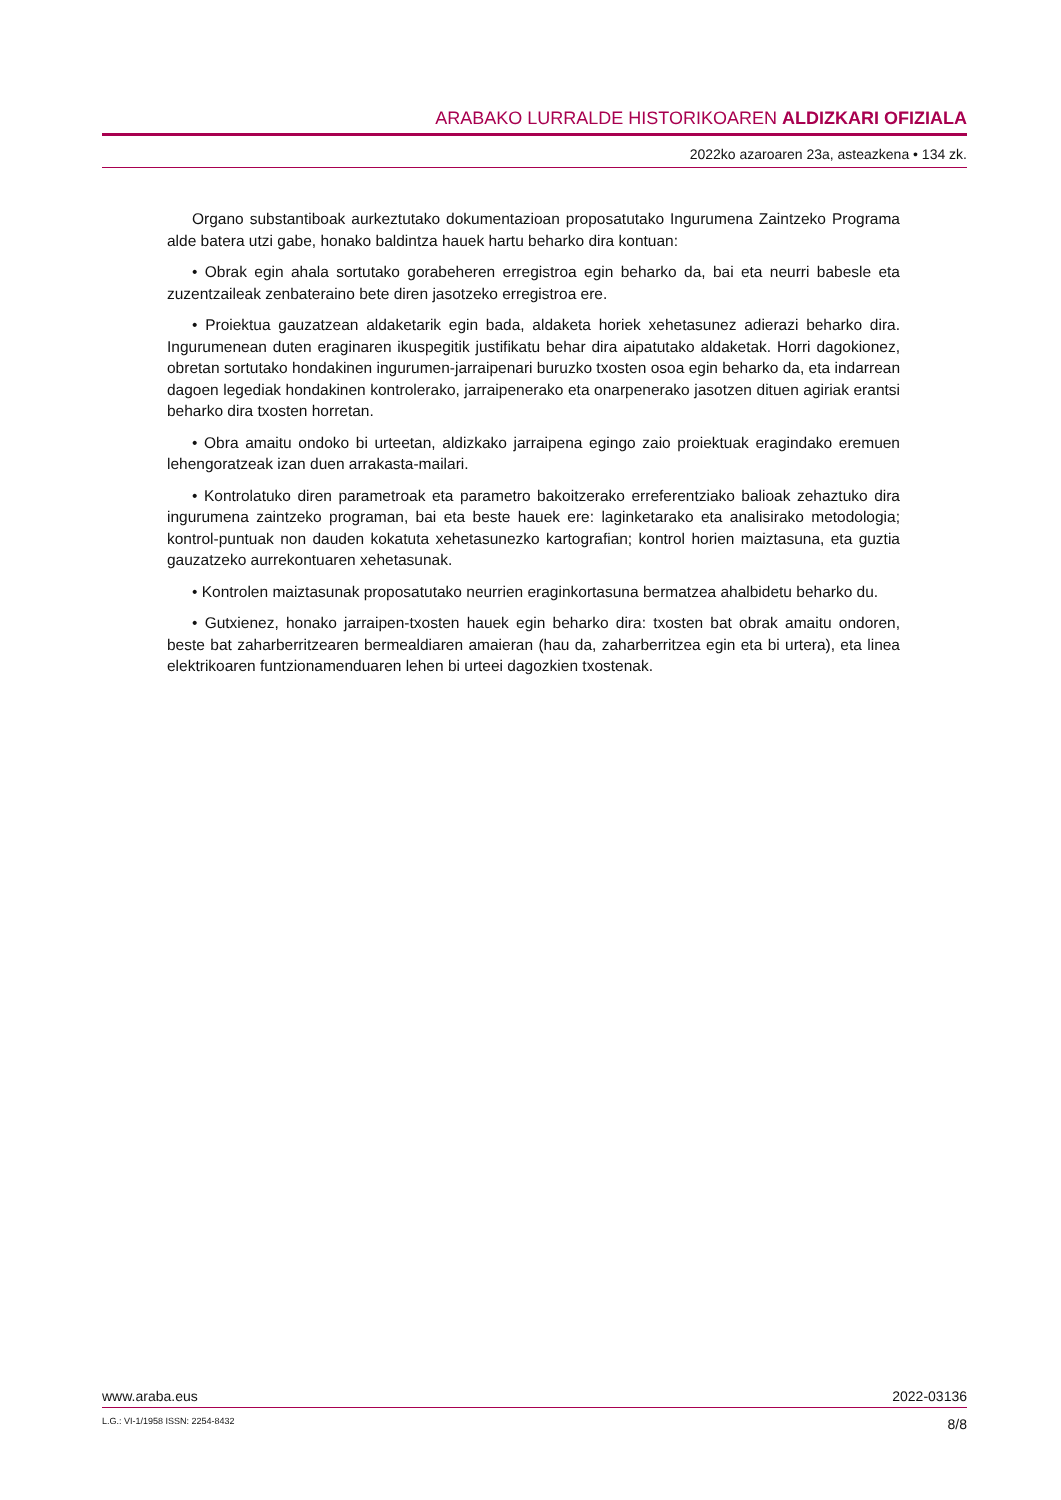ARABAKO LURRALDE HISTORIKOAREN ALDIZKARI OFIZIALA
2022ko azaroaren 23a, asteazkena • 134 zk.
Organo substantiboak aurkeztutako dokumentazioan proposatutako Ingurumena Zaintzeko Programa alde batera utzi gabe, honako baldintza hauek hartu beharko dira kontuan:
• Obrak egin ahala sortutako gorabeheren erregistroa egin beharko da, bai eta neurri babesle eta zuzentzaileak zenbateraino bete diren jasotzeko erregistroa ere.
• Proiektua gauzatzean aldaketarik egin bada, aldaketa horiek xehetasunez adierazi beharko dira. Ingurumenean duten eraginaren ikuspegitik justifikatu behar dira aipatutako aldaketak. Horri dagokionez, obretan sortutako hondakinen ingurumen-jarraipenari buruzko txosten osoa egin beharko da, eta indarrean dagoen legediak hondakinen kontrolerako, jarraipenerako eta onarpenerako jasotzen dituen agiriak erantsi beharko dira txosten horretan.
• Obra amaitu ondoko bi urteetan, aldizkako jarraipena egingo zaio proiektuak eragindako eremuen lehengoratzeak izan duen arrakasta-mailari.
• Kontrolatuko diren parametroak eta parametro bakoitzerako erreferentziako balioak zehaztuko dira ingurumena zaintzeko programan, bai eta beste hauek ere: laginketarako eta analisirako metodologia; kontrol-puntuak non dauden kokatuta xehetasunezko kartografian; kontrol horien maiztasuna, eta guztia gauzatzeko aurrekontuaren xehetasunak.
• Kontrolen maiztasunak proposatutako neurrien eraginkortasuna bermatzea ahalbidetu beharko du.
• Gutxienez, honako jarraipen-txosten hauek egin beharko dira: txosten bat obrak amaitu ondoren, beste bat zaharberritzearen bermealdiaren amaieran (hau da, zaharberritzea egin eta bi urtera), eta linea elektrikoaren funtzionamenduaren lehen bi urteei dagozkien txostenak.
www.araba.eus 2022-03136
L.G.: VI-1/1958 ISSN: 2254-8432 8/8